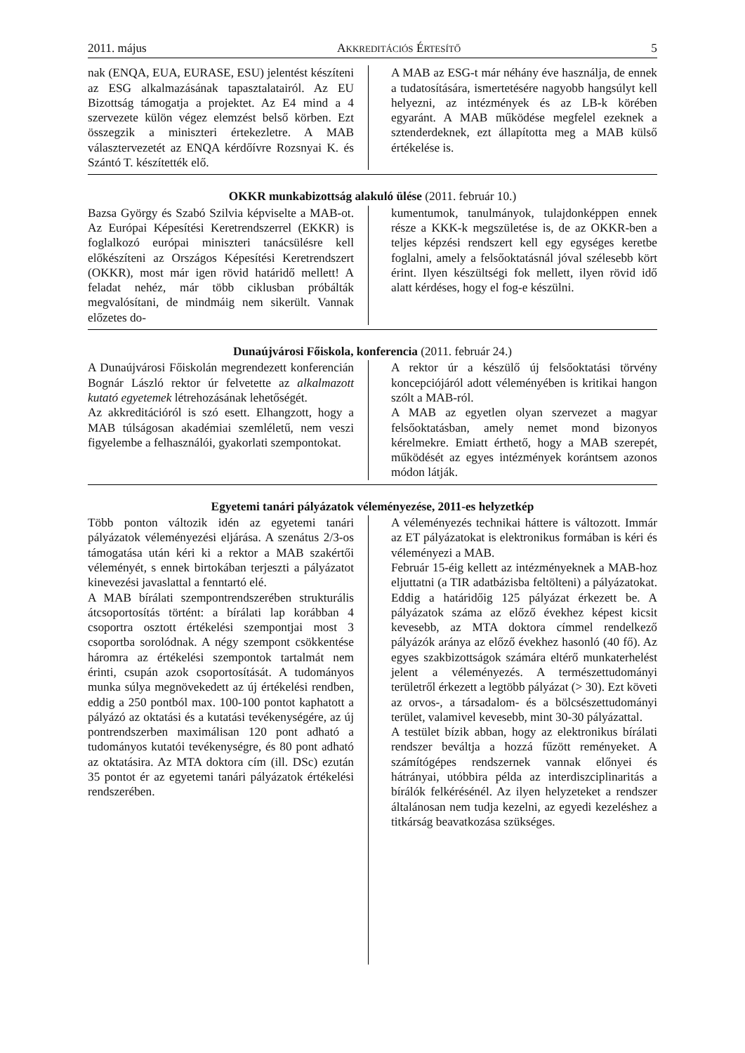2011. május AKKREDITÁCIÓS ÉRTESÍTŐ 5
nak (ENQA, EUA, EURASE, ESU) jelentést készíteni az ESG alkalmazásának tapasztalatairól. Az EU Bizottság támogatja a projektet. Az E4 mind a 4 szervezete külön végez elemzést belső körben. Ezt összegzik a miniszteri értekezletre. A MAB választervezetét az ENQA kérdőívre Rozsnyai K. és Szántó T. készítették elő.
A MAB az ESG-t már néhány éve használja, de ennek a tudatosítására, ismertetésére nagyobb hangsúlyt kell helyezni, az intézmények és az LB-k körében egyaránt. A MAB működése megfelel ezeknek a sztenderdeknek, ezt állapította meg a MAB külső értékelése is.
OKKR munkabizottság alakuló ülése (2011. február 10.)
Bazsa György és Szabó Szilvia képviselte a MAB-ot. Az Európai Képesítési Keretrendszerrel (EKKR) is foglalkozó európai miniszteri tanácsülésre kell előkészíteni az Országos Képesítési Keretrendszert (OKKR), most már igen rövid határidő mellett! A feladat nehéz, már több ciklusban próbálták megvalósítani, de mindmáig nem sikerült. Vannak előzetes do-
kumentumok, tanulmányok, tulajdonképpen ennek része a KKK-k megszületése is, de az OKKR-ben a teljes képzési rendszert kell egy egységes keretbe foglalni, amely a felsőoktatásnál jóval szélesebb kört érint. Ilyen készültségi fok mellett, ilyen rövid idő alatt kérdéses, hogy el fog-e készülni.
Dunaújvárosi Főiskola, konferencia (2011. február 24.)
A Dunaújvárosi Főiskolán megrendezett konferencián Bognár László rektor úr felvetette az alkalmazott kutató egyetemek létrehozásának lehetőségét.
Az akkreditációról is szó esett. Elhangzott, hogy a MAB túlságosan akadémiai szemléletű, nem veszi figyelembe a felhasználói, gyakorlati szempontokat.
A rektor úr a készülő új felsőoktatási törvény koncepciójáról adott véleményében is kritikai hangon szólt a MAB-ról.
A MAB az egyetlen olyan szervezet a magyar felsőoktatásban, amely nemet mond bizonyos kérelmekre. Emiatt érthető, hogy a MAB szerepét, működését az egyes intézmények korántsem azonos módon látják.
Egyetemi tanári pályázatok véleményezése, 2011-es helyzetkép
Több ponton változik idén az egyetemi tanári pályázatok véleményezési eljárása. A szenátus 2/3-os támogatása után kéri ki a rektor a MAB szakértői véleményét, s ennek birtokában terjeszti a pályázatot kinevezési javaslattal a fenntartó elé.
A MAB bírálati szempontrendszerében strukturális átcsoportosítás történt: a bírálati lap korábban 4 csoportra osztott értékelési szempontjai most 3 csoportba sorolódnak. A négy szempont csökkentése háromra az értékelési szempontok tartalmát nem érinti, csupán azok csoportosítását. A tudományos munka súlya megnövekedett az új értékelési rendben, eddig a 250 pontból max. 100-100 pontot kaphatott a pályázó az oktatási és a kutatási tevékenységére, az új pontrendszerben maximálisan 120 pont adható a tudományos kutatói tevékenységre, és 80 pont adható az oktatásira. Az MTA doktora cím (ill. DSc) ezután 35 pontot ér az egyetemi tanári pályázatok értékelési rendszerében.
A véleményezés technikai háttere is változott. Immár az ET pályázatokat is elektronikus formában is kéri és véleményezi a MAB.
Február 15-éig kellett az intézményeknek a MAB-hoz eljuttatni (a TIR adatbázisba feltölteni) a pályázatokat. Eddig a határidőig 125 pályázat érkezett be. A pályázatok száma az előző évekhez képest kicsit kevesebb, az MTA doktora címmel rendelkező pályázók aránya az előző évekhez hasonló (40 fő). Az egyes szakbizottságok számára eltérő munkaterhelést jelent a véleményezés. A természettudományi területről érkezett a legtöbb pályázat (> 30). Ezt követi az orvos-, a társadalom- és a bölcsészettudományi terület, valamivel kevesebb, mint 30-30 pályázattal.
A testület bízik abban, hogy az elektronikus bírálati rendszer beváltja a hozzá fűzött reményeket. A számítógépes rendszernek vannak előnyei és hátrányai, utóbbira példa az interdiszciplinaritás a bírálók felkérésénél. Az ilyen helyzeteket a rendszer általánosan nem tudja kezelni, az egyedi kezeléshez a titkárság beavatkozása szükséges.